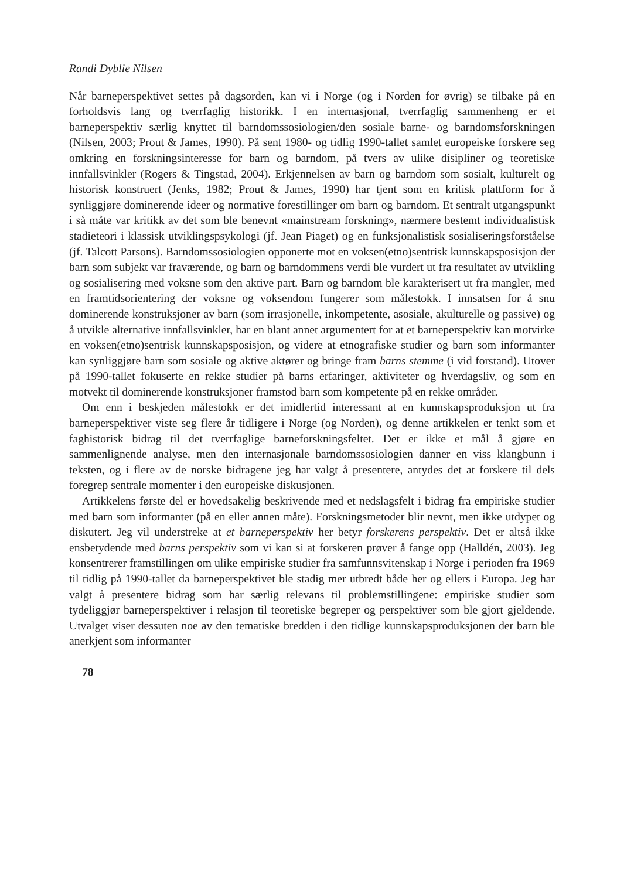Randi Dyblie Nilsen
Når barneperspektivet settes på dagsorden, kan vi i Norge (og i Norden for øvrig) se tilbake på en forholdsvis lang og tverrfaglig historikk. I en internasjonal, tverrfaglig sammenheng er et barneperspektiv særlig knyttet til barndomssosiologien/den sosiale barne- og barndomsforskningen (Nilsen, 2003; Prout & James, 1990). På sent 1980- og tidlig 1990-tallet samlet europeiske forskere seg omkring en forskningsinteresse for barn og barndom, på tvers av ulike disipliner og teoretiske innfallsvinkler (Rogers & Tingstad, 2004). Erkjennelsen av barn og barndom som sosialt, kulturelt og historisk konstruert (Jenks, 1982; Prout & James, 1990) har tjent som en kritisk plattform for å synliggjøre dominerende ideer og normative forestillinger om barn og barndom. Et sentralt utgangspunkt i så måte var kritikk av det som ble benevnt «mainstream forskning», nærmere bestemt individualistisk stadieteori i klassisk utviklingspsykologi (jf. Jean Piaget) og en funksjonalistisk sosialiseringsforståelse (jf. Talcott Parsons). Barndomssosiologien opponerte mot en voksen(etno)sentrisk kunnskapsposisjon der barn som subjekt var fraværende, og barn og barndommens verdi ble vurdert ut fra resultatet av utvikling og sosialisering med voksne som den aktive part. Barn og barndom ble karakterisert ut fra mangler, med en framtidsorientering der voksne og voksendom fungerer som målestokk. I innsatsen for å snu dominerende konstruksjoner av barn (som irrasjonelle, inkompetente, asosiale, akulturelle og passive) og å utvikle alternative innfallsvinkler, har en blant annet argumentert for at et barneperspektiv kan motvirke en voksen(etno)sentrisk kunnskapsposisjon, og videre at etnografiske studier og barn som informanter kan synliggjøre barn som sosiale og aktive aktører og bringe fram barns stemme (i vid forstand). Utover på 1990-tallet fokuserte en rekke studier på barns erfaringer, aktiviteter og hverdagsliv, og som en motvekt til dominerende konstruksjoner framstod barn som kompetente på en rekke områder.
Om enn i beskjeden målestokk er det imidlertid interessant at en kunnskapsproduksjon ut fra barneperspektiver viste seg flere år tidligere i Norge (og Norden), og denne artikkelen er tenkt som et faghistorisk bidrag til det tverrfaglige barneforskningsfeltet. Det er ikke et mål å gjøre en sammenlignende analyse, men den internasjonale barndomssosiologien danner en viss klangbunn i teksten, og i flere av de norske bidragene jeg har valgt å presentere, antydes det at forskere til dels foregrep sentrale momenter i den europeiske diskusjonen.
Artikkelens første del er hovedsakelig beskrivende med et nedslagsfelt i bidrag fra empiriske studier med barn som informanter (på en eller annen måte). Forskningsmetoder blir nevnt, men ikke utdypet og diskutert. Jeg vil understreke at et barneperspektiv her betyr forskerens perspektiv. Det er altså ikke ensbetydende med barns perspektiv som vi kan si at forskeren prøver å fange opp (Halldén, 2003). Jeg konsentrerer framstillingen om ulike empiriske studier fra samfunnsvitenskap i Norge i perioden fra 1969 til tidlig på 1990-tallet da barneperspektivet ble stadig mer utbredt både her og ellers i Europa. Jeg har valgt å presentere bidrag som har særlig relevans til problemstillingene: empiriske studier som tydeliggjør barneperspektiver i relasjon til teoretiske begreper og perspektiver som ble gjort gjeldende. Utvalget viser dessuten noe av den tematiske bredden i den tidlige kunnskapsproduksjonen der barn ble anerkjent som informanter
78